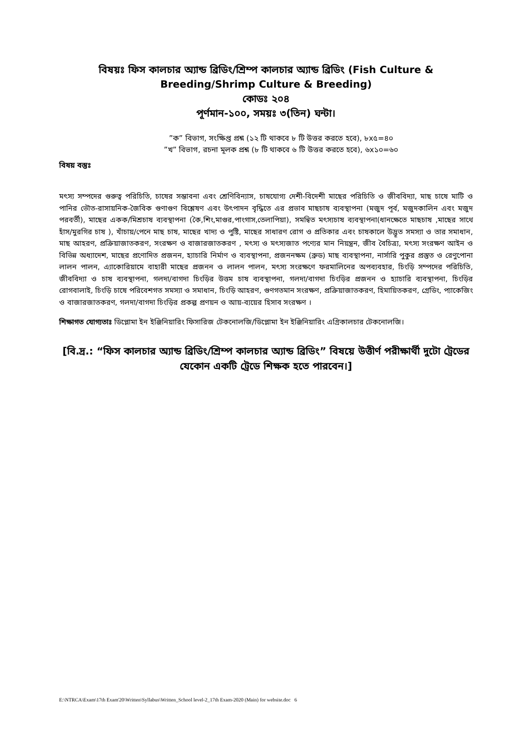বিষয়ঃ ফিস কালচার অ্যান্ড ব্রিডিং/শ্রিম্প কালচার অ্যান্ড ব্রিডিং (Fish Culture & Breeding/Shrimp Culture & Breeding)
কোডঃ ২০৪
পূর্ণমান-১০০, সময়ঃ ৩(তিন) ঘন্টা।
”ক” বিভাগ, সংক্ষিপ্ত প্রশ্ন (১২ টি থাকবে ৮ টি উত্তর করতে হবে), ৮x৫=৪০
”খ” বিভাগ, রচনা মূলক প্রশ্ন (৮ টি থাকবে ৬ টি উত্তর করতে হবে), ৬x১০=৬০
বিষয় বস্তুঃ
মৎস্য সম্পদের গুরুত্ব পরিচিতি, চাষের সম্ভাবনা এবং শ্রেণিবিন্যাস, চাষযোগ্য দেশী-বিদেশী মাছের পরিচিতি ও জীববিদ্যা, মাছ চাষে মাটি ও পানির ভৌত-রাসায়নিক-জৈবিক গুণাগুণ বিশ্লেষণ এবং উৎপাদন বৃদ্ধিতে এর প্রভাব মাছচাষ ব্যবস্থাপনা (মজুদ পূর্ব, মজুদকালিন এবং মজুদ পরবর্তী), মাছের একক/মিশ্রচাষ ব্যবস্থাপনা (কৈ,শিং,মাগুর,পাংগাস,তেলাপিয়া), সমন্বিত মৎস্যচাষ ব্যবস্থাপনা(ধানক্ষেতে মাছচাষ ,মাছের সাথে হাঁস/মুরগির চাষ ), খাঁচায়/পেনে মাছ চাষ, মাছের খাদ্য ও পুষ্টি, মাছের সাধারণ রোগ ও প্রতিকার এবং চাষকালে উদ্ভূত সমস্যা ও তার সমাধান, মাছ আহরণ, প্রক্রিয়াজাতকরণ, সংরক্ষণ ও বাজারজাতকরণ , মৎস্য ও মৎস্যজাত পণ্যের মান নিয়ন্ত্রন, জীব বৈচিত্র্য, মৎস্য সংরক্ষণ আইন ও বিভিন্ন অধ্যাদেশ, মাছের প্রণোদিত প্রজনন, হ্যাচারি নির্মাণ ও ব্যবস্থাপনা, প্রজননক্ষম (ব্রুড) মাছ ব্যবস্থাপনা, নার্সারি পুকুর প্রস্তুত ও রেণুপোনা লালন পালন, এ্যাকোরিয়ামে বাহারী মাছের প্রজনন ও লালন পালন, মৎস্য সংরক্ষণে ফরমালিনের অপব্যবহার, চিংড়ি সম্পদের পরিচিতি, জীববিদ্যা ও চাষ ব্যবস্থাপনা, গলদা/বাগদা চিংড়ির উত্তম চাষ ব্যবস্থাপনা, গলদা/বাগদা চিংড়ির প্রজনন ও হ্যাচারি ব্যবস্থাপনা, চিংড়ির রোগবালাই, চিংড়ি চাষে পরিবেশগত সমস্যা ও সমাধান, চিংড়ি আহরণ, গুণগতমান সংরক্ষণ, প্রক্রিয়াজাতকরণ, হিমায়িতকরণ, গ্রেডিং, প্যাকেজিং ও বাজারজাতকরণ, গলদা/বাগদা চিংড়ির প্রকল্প প্রণয়ন ও আয়-ব্যয়ের হিসাব সংরক্ষণ ।
শিক্ষাগত যোগ্যতাঃ ডিপ্লোমা ইন ইঞ্জিনিয়ারিং ফিসারিজ টেকনোলজি/ডিপ্লোমা ইন ইঞ্জিনিয়ারিং এগ্রিকালচার টেকনোলজি।
[বি.দ্র.: “ফিস কালচার অ্যান্ড ব্রিডিং/শ্রিম্প কালচার অ্যান্ড ব্রিডিং” বিষয়ে উত্তীর্ণ পরীক্ষার্থী দুটো ট্রেডের যেকোন একটি ট্রেডে শিক্ষক হতে পারবেন।]
E:\NTRCA\Exam\17th Exam'20\Written\Syllabus\Written_School level-2_17th Exam-2020 (Main) for website.doc 6